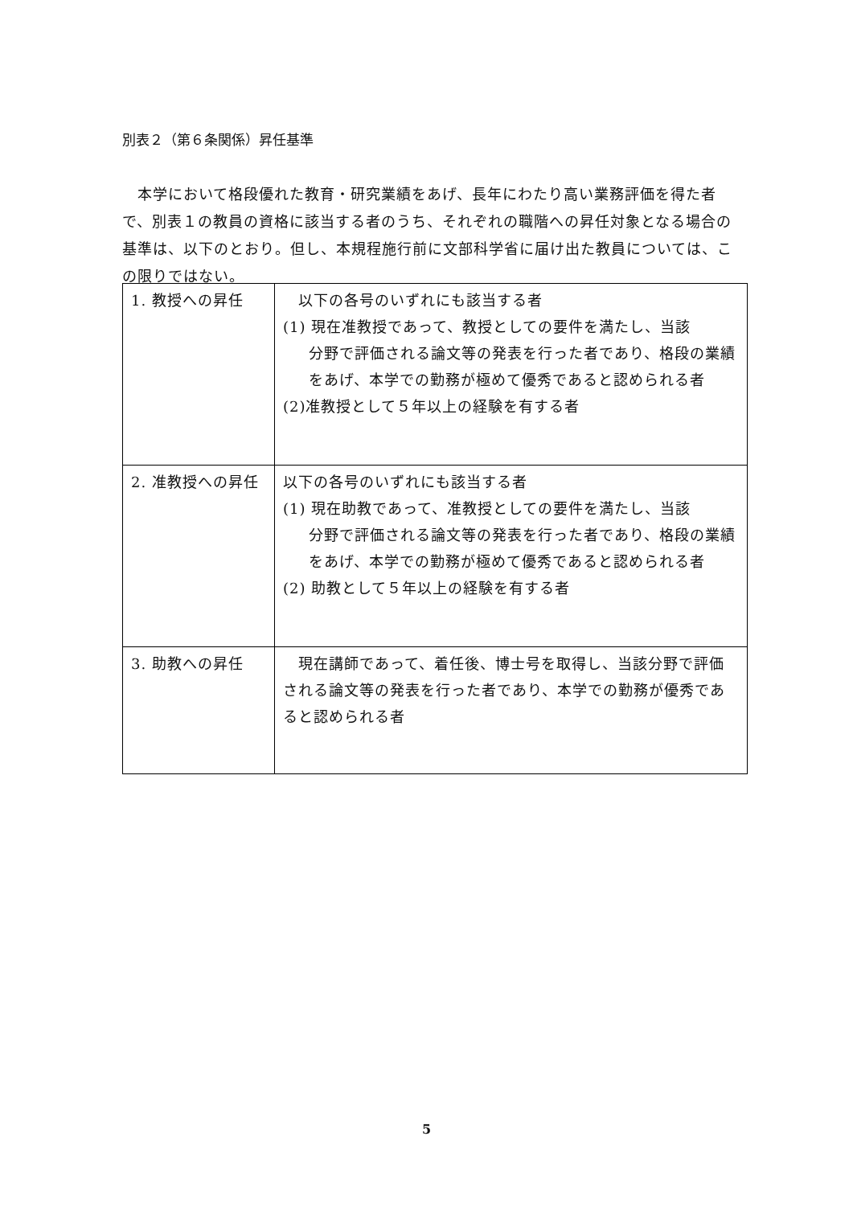別表２（第６条関係）昇任基準
　本学において格段優れた教育・研究業績をあげ、長年にわたり高い業務評価を得た者で、別表１の教員の資格に該当する者のうち、それぞれの職階への昇任対象となる場合の基準は、以下のとおり。但し、本規程施行前に文部科学省に届け出た教員については、この限りではない。
| 1. 教授への昇任 | 以下の各号のいずれにも該当する者 (1) 現在准教授であって、教授としての要件を満たし、当該 分野で評価される論文等の発表を行った者であり、格段の業績をあげ、本学での勤務が極めて優秀であると認められる者 (2)准教授として５年以上の経験を有する者 |
| 2. 准教授への昇任 | 以下の各号のいずれにも該当する者 (1) 現在助教であって、准教授としての要件を満たし、当該 分野で評価される論文等の発表を行った者であり、格段の業績をあげ、本学での勤務が極めて優秀であると認められる者 (2) 助教として５年以上の経験を有する者 |
| 3. 助教への昇任 | 現在講師であって、着任後、博士号を取得し、当該分野で評価される論文等の発表を行った者であり、本学での勤務が優秀であると認められる者 |
5